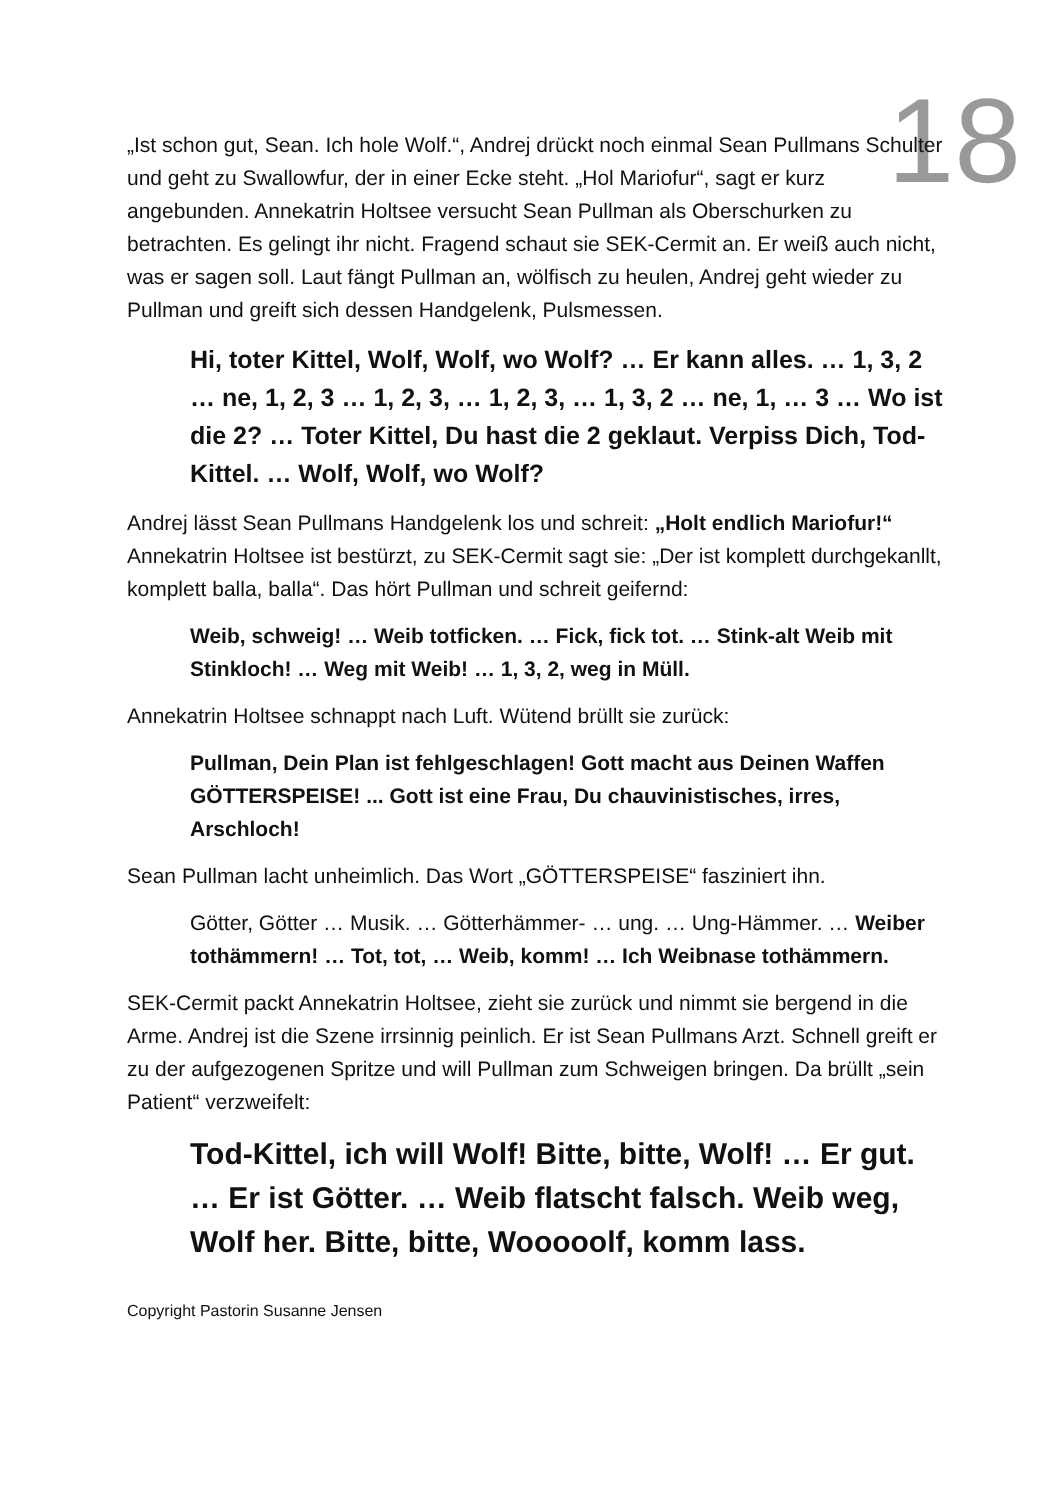18
„Ist schon gut, Sean. Ich hole Wolf.“, Andrej drückt noch einmal Sean Pullmans Schulter und geht zu Swallowfur, der in einer Ecke steht. „Hol Mariofur“, sagt er kurz angebunden. Annekatrin Holtsee versucht Sean Pullman als Oberschurken zu betrachten. Es gelingt ihr nicht. Fragend schaut sie SEK-Cermit an. Er weiß auch nicht, was er sagen soll. Laut fängt Pullman an, wölfisch zu heulen, Andrej geht wieder zu Pullman und greift sich dessen Handgelenk, Pulsmessen.
Hi, toter Kittel, Wolf, Wolf, wo Wolf? … Er kann alles. … 1, 3, 2 … ne, 1, 2, 3 … 1, 2, 3, … 1, 2, 3, … 1, 3, 2 … ne, 1, … 3 … Wo ist die 2? … Toter Kittel, Du hast die 2 geklaut. Verpiss Dich, Tod-Kittel. … Wolf, Wolf, wo Wolf?
Andrej lässt Sean Pullmans Handgelenk los und schreit: „Holt endlich Mariofur!“ Annekatrin Holtsee ist bestürzt, zu SEK-Cermit sagt sie: „Der ist komplett durchgekanllt, komplett balla, balla“. Das hört Pullman und schreit geifernd:
Weib, schweig! … Weib totficken. … Fick, fick tot. … Stink-alt Weib mit Stinkloch! … Weg mit Weib! … 1, 3, 2, weg in Müll.
Annekatrin Holtsee schnappt nach Luft. Wütend brüllt sie zurück:
Pullman, Dein Plan ist fehlgeschlagen! Gott macht aus Deinen Waffen GÖTTERSPEISE! ... Gott ist eine Frau, Du chauvinistisches, irres, Arschloch!
Sean Pullman lacht unheimlich. Das Wort „GÖTTERSPEISE“ fasziniert ihn.
Götter, Götter … Musik. … Götterhämmer- … ung. … Ung-Hämmer. … Weiber tothämmern! … Tot, tot, … Weib, komm! … Ich Weibnase tothämmern.
SEK-Cermit packt Annekatrin Holtsee, zieht sie zurück und nimmt sie bergend in die Arme. Andrej ist die Szene irrsinnig peinlich. Er ist Sean Pullmans Arzt. Schnell greift er zu der aufgezogenen Spritze und will Pullman zum Schweigen bringen. Da brüllt „sein Patient“ verzweifelt:
Tod-Kittel, ich will Wolf! Bitte, bitte, Wolf! … Er gut. … Er ist Götter. … Weib flatscht falsch. Weib weg, Wolf her. Bitte, bitte, Wooooolf, komm lass.
Copyright Pastorin Susanne Jensen